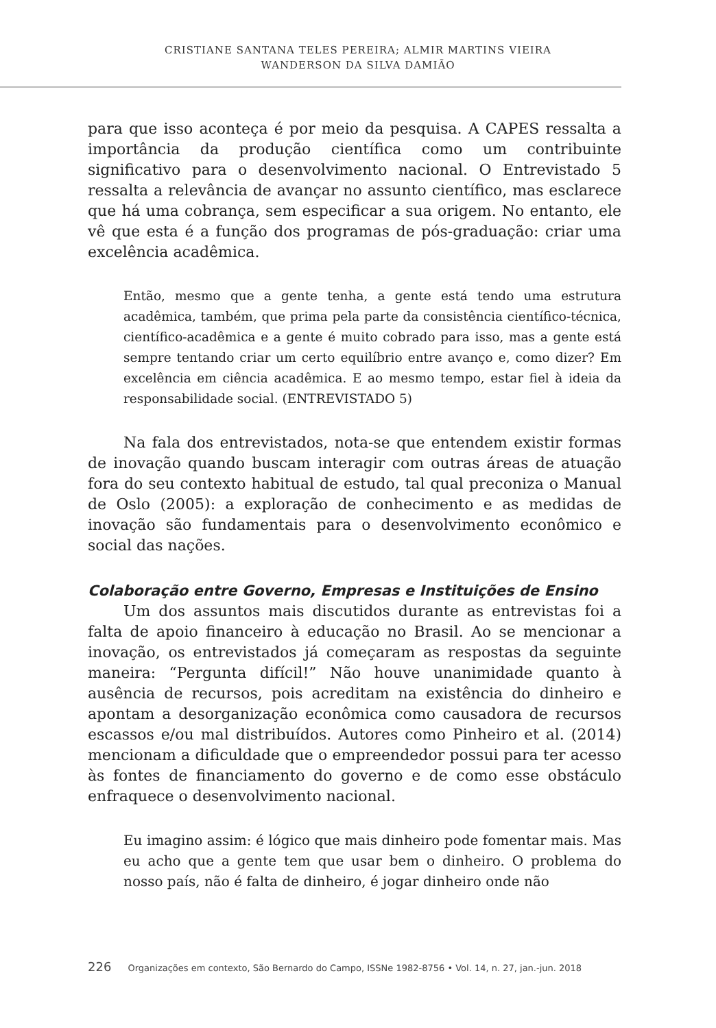CRISTIANE SANTANA TELES PEREIRA; ALMIR MARTINS VIEIRA
WANDERSON DA SILVA DAMIÃO
para que isso aconteça é por meio da pesquisa. A CAPES ressalta a importância da produção científica como um contribuinte significativo para o desenvolvimento nacional. O Entrevistado 5 ressalta a relevância de avançar no assunto científico, mas esclarece que há uma cobrança, sem especificar a sua origem. No entanto, ele vê que esta é a função dos programas de pós-graduação: criar uma excelência acadêmica.
Então, mesmo que a gente tenha, a gente está tendo uma estrutura acadêmica, também, que prima pela parte da consistência científico-técnica, científico-acadêmica e a gente é muito cobrado para isso, mas a gente está sempre tentando criar um certo equilíbrio entre avanço e, como dizer? Em excelência em ciência acadêmica. E ao mesmo tempo, estar fiel à ideia da responsabilidade social. (ENTREVISTADO 5)
Na fala dos entrevistados, nota-se que entendem existir formas de inovação quando buscam interagir com outras áreas de atuação fora do seu contexto habitual de estudo, tal qual preconiza o Manual de Oslo (2005): a exploração de conhecimento e as medidas de inovação são fundamentais para o desenvolvimento econômico e social das nações.
Colaboração entre Governo, Empresas e Instituições de Ensino
Um dos assuntos mais discutidos durante as entrevistas foi a falta de apoio financeiro à educação no Brasil. Ao se mencionar a inovação, os entrevistados já começaram as respostas da seguinte maneira: “Pergunta difícil!” Não houve unanimidade quanto à ausência de recursos, pois acreditam na existência do dinheiro e apontam a desorganização econômica como causadora de recursos escassos e/ou mal distribuídos. Autores como Pinheiro et al. (2014) mencionam a dificuldade que o empreendedor possui para ter acesso às fontes de financiamento do governo e de como esse obstáculo enfraquece o desenvolvimento nacional.
Eu imagino assim: é lógico que mais dinheiro pode fomentar mais. Mas eu acho que a gente tem que usar bem o dinheiro. O problema do nosso país, não é falta de dinheiro, é jogar dinheiro onde não
226 Organizações em contexto, São Bernardo do Campo, ISSNe 1982-8756 • Vol. 14, n. 27, jan.-jun. 2018